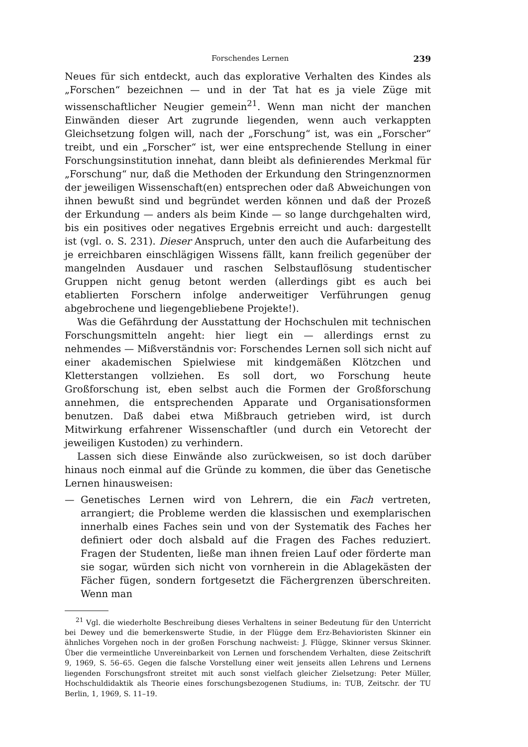Forschendes Lernen 239
Neues für sich entdeckt, auch das explorative Verhalten des Kindes als „Forschen“ bezeichnen — und in der Tat hat es ja viele Züge mit wissenschaftlicher Neugier gemein<sup>21</sup>. Wenn man nicht der manchen Einwänden dieser Art zugrunde liegenden, wenn auch verkappten Gleichsetzung folgen will, nach der „Forschung“ ist, was ein „Forscher“ treibt, und ein „Forscher“ ist, wer eine entsprechende Stellung in einer Forschungsinstitution innehat, dann bleibt als definierendes Merkmal für „Forschung“ nur, daß die Methoden der Erkundung den Stringenznormen der jeweiligen Wissenschaft(en) entsprechen oder daß Abweichungen von ihnen bewußt sind und begründet werden können und daß der Prozeß der Erkundung — anders als beim Kinde — so lange durchgehalten wird, bis ein positives oder negatives Ergebnis erreicht und auch: dargestellt ist (vgl. o. S. 231). Dieser Anspruch, unter den auch die Aufarbeitung des je erreichbaren einschlägigen Wissens fällt, kann freilich gegenüber der mangelnden Ausdauer und raschen Selbstauflösung studentischer Gruppen nicht genug betont werden (allerdings gibt es auch bei etablierten Forschern infolge anderweitiger Verführungen genug abgebrochene und liegengebliebene Projekte!).
Was die Gefährdung der Ausstattung der Hochschulen mit technischen Forschungsmitteln angeht: hier liegt ein — allerdings ernst zu nehmendes — Mißverständnis vor: Forschendes Lernen soll sich nicht auf einer akademischen Spielwiese mit kindgemäßen Klötzchen und Kletterstangen vollziehen. Es soll dort, wo Forschung heute Großforschung ist, eben selbst auch die Formen der Großforschung annehmen, die entsprechenden Apparate und Organisationsformen benutzen. Daß dabei etwa Mißbrauch getrieben wird, ist durch Mitwirkung erfahrener Wissenschaftler (und durch ein Vetorecht der jeweiligen Kustoden) zu verhindern.
Lassen sich diese Einwände also zurückweisen, so ist doch darüber hinaus noch einmal auf die Gründe zu kommen, die über das Genetische Lernen hinausweisen:
— Genetisches Lernen wird von Lehrern, die ein Fach vertreten, arrangiert; die Probleme werden die klassischen und exemplarischen innerhalb eines Faches sein und von der Systematik des Faches her definiert oder doch alsbald auf die Fragen des Faches reduziert. Fragen der Studenten, ließe man ihnen freien Lauf oder förderte man sie sogar, würden sich nicht von vornherein in die Ablagekästen der Fächer fügen, sondern fortgesetzt die Fächergrenzen überschreiten. Wenn man
<sup>21</sup> Vgl. die wiederholte Beschreibung dieses Verhaltens in seiner Bedeutung für den Unterricht bei Dewey und die bemerkenswerte Studie, in der Flügge dem Erz-Behavioristen Skinner ein ähnliches Vorgehen noch in der großen Forschung nachweist: J. Flügge, Skinner versus Skinner. Über die vermeintliche Unvereinbarkeit von Lernen und forschendem Verhalten, diese Zeitschrift 9, 1969, S. 56–65. Gegen die falsche Vorstellung einer weit jenseits allen Lehrens und Lernens liegenden Forschungsfront streitet mit auch sonst vielfach gleicher Zielsetzung: Peter Müller, Hochschuldidaktik als Theorie eines forschungsbezogenen Studiums, in: TUB, Zeitschr. der TU Berlin, 1, 1969, S. 11–19.